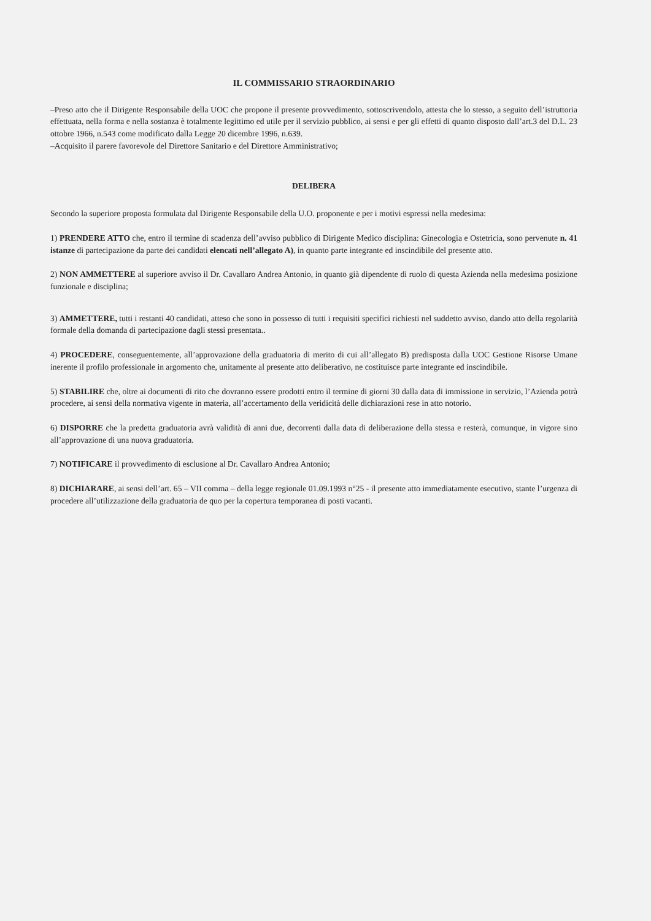IL COMMISSARIO STRAORDINARIO
–Preso atto che il Dirigente Responsabile della UOC che propone il presente provvedimento, sottoscrivendolo, attesta che lo stesso, a seguito dell’istruttoria effettuata, nella forma e nella sostanza è totalmente legittimo ed utile per il servizio pubblico, ai sensi e per gli effetti di quanto disposto dall’art.3 del D.L. 23 ottobre 1966, n.543 come modificato dalla Legge 20 dicembre 1996, n.639.
–Acquisito il parere favorevole del Direttore Sanitario e del Direttore Amministrativo;
DELIBERA
Secondo la superiore proposta formulata dal Dirigente Responsabile della U.O. proponente e per i motivi espressi nella medesima:
1) PRENDERE ATTO che, entro il termine di scadenza dell’avviso pubblico di Dirigente Medico disciplina: Ginecologia e Ostetricia, sono pervenute n. 41 istanze di partecipazione da parte dei candidati elencati nell’allegato A), in quanto parte integrante ed inscindibile del presente atto.
2) NON AMMETTERE al superiore avviso il Dr. Cavallaro Andrea Antonio, in quanto già dipendente di ruolo di questa Azienda nella medesima posizione funzionale e disciplina;
3) AMMETTERE, tutti i restanti 40 candidati, atteso che sono in possesso di tutti i requisiti specifici richiesti nel suddetto avviso, dando atto della regolarità formale della domanda di partecipazione dagli stessi presentata..
4) PROCEDERE, conseguentemente, all’approvazione della graduatoria di merito di cui all’allegato B) predisposta dalla UOC Gestione Risorse Umane inerente il profilo professionale in argomento che, unitamente al presente atto deliberativo, ne costituisce parte integrante ed inscindibile.
5) STABILIRE che, oltre ai documenti di rito che dovranno essere prodotti entro il termine di giorni 30 dalla data di immissione in servizio, l’Azienda potrà procedere, ai sensi della normativa vigente in materia, all’accertamento della veridicità delle dichiarazioni rese in atto notorio.
6) DISPORRE che la predetta graduatoria avrà validità di anni due, decorrenti dalla data di deliberazione della stessa e resterà, comunque, in vigore sino all’approvazione di una nuova graduatoria.
7) NOTIFICARE il provvedimento di esclusione al Dr. Cavallaro Andrea Antonio;
8) DICHIARARE, ai sensi dell’art. 65 – VII comma – della legge regionale 01.09.1993 n°25 - il presente atto immediatamente esecutivo, stante l’urgenza di procedere all’utilizzazione della graduatoria de quo per la copertura temporanea di posti vacanti.